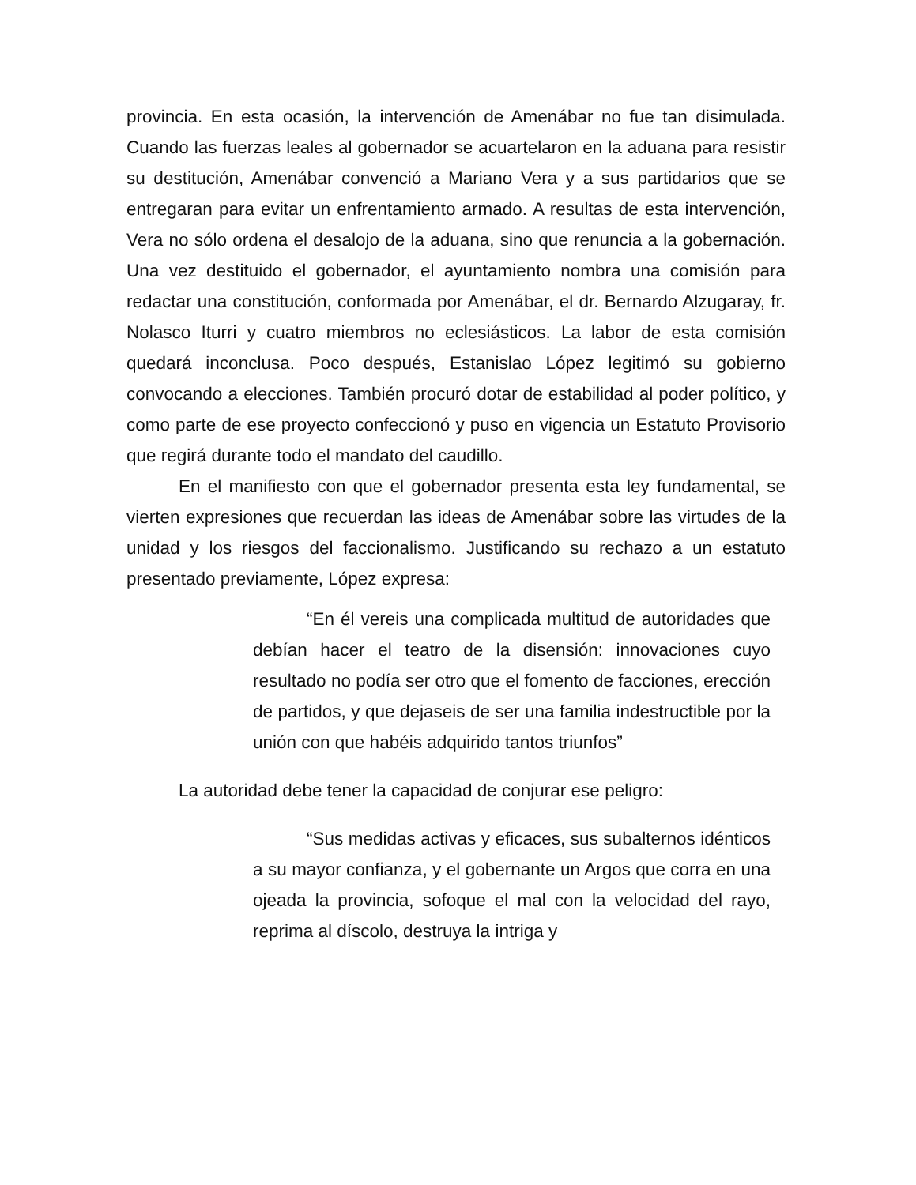provincia. En esta ocasión, la intervención de Amenábar no fue tan disimulada. Cuando las fuerzas leales al gobernador se acuartelaron en la aduana para resistir su destitución, Amenábar convenció a Mariano Vera y a sus partidarios que se entregaran para evitar un enfrentamiento armado. A resultas de esta intervención, Vera no sólo ordena el desalojo de la aduana, sino que renuncia a la gobernación. Una vez destituido el gobernador, el ayuntamiento nombra una comisión para redactar una constitución, conformada por Amenábar, el dr. Bernardo Alzugaray, fr. Nolasco Iturri y cuatro miembros no eclesiásticos. La labor de esta comisión quedará inconclusa. Poco después, Estanislao López legitimó su gobierno convocando a elecciones. También procuró dotar de estabilidad al poder político, y como parte de ese proyecto confeccionó y puso en vigencia un Estatuto Provisorio que regirá durante todo el mandato del caudillo.
En el manifiesto con que el gobernador presenta esta ley fundamental, se vierten expresiones que recuerdan las ideas de Amenábar sobre las virtudes de la unidad y los riesgos del faccionalismo. Justificando su rechazo a un estatuto presentado previamente, López expresa:
“En él vereis una complicada multitud de autoridades que debían hacer el teatro de la disensión: innovaciones cuyo resultado no podía ser otro que el fomento de facciones, erección de partidos, y que dejaseis de ser una familia indestructible por la unión con que habéis adquirido tantos triunfos”
La autoridad debe tener la capacidad de conjurar ese peligro:
“Sus medidas activas y eficaces, sus subalternos idénticos a su mayor confianza, y el gobernante un Argos que corra en una ojeada la provincia, sofoque el mal con la velocidad del rayo, reprima al díscolo, destruya la intriga y